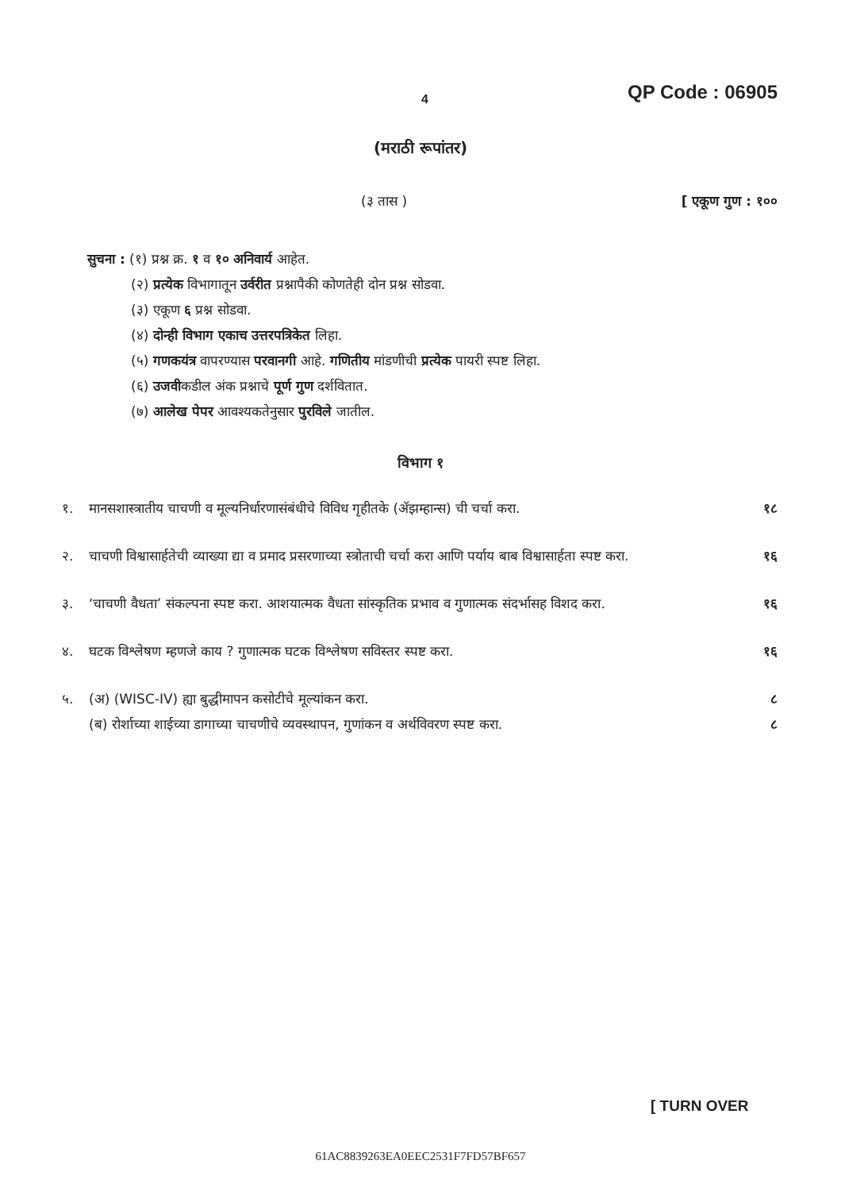4 QP Code : 06905
(मराठी रूपांतर)
(३ तास ) [ एकूण गुण : १००
सुचना : (१) प्रश्न क्र. १ व १० अनिवार्य आहेत.
(२) प्रत्येक विभागातून उर्वरीत प्रश्नापैकी कोणतेही दोन प्रश्न सोडवा.
(३) एकूण ६ प्रश्न सोडवा.
(४) दोन्ही विभाग एकाच उत्तरपत्रिकेत लिहा.
(५) गणकयंत्र वापरण्यास परवानगी आहे. गणितीय मांडणीची प्रत्येक पायरी स्पष्ट लिहा.
(६) उजवीकडील अंक प्रश्नाचे पूर्ण गुण दर्शवितात.
(७) आलेख पेपर आवश्यकतेनुसार पुरविले जातील.
विभाग १
१. मानसशास्त्रातीय चाचणी व मूल्यनिर्धारणासंबंधीचे विविध गृहीतके (ॲझम्हान्स) ची चर्चा करा. १८
२. चाचणी विश्वासार्हतेची व्याख्या द्या व प्रमाद प्रसरणाच्या स्त्रोताची चर्चा करा आणि पर्याय बाब विश्वासार्हता स्पष्ट करा. १६
३. ‘चाचणी वैधता’ संकल्पना स्पष्ट करा. आशयात्मक वैधता सांस्कृतिक प्रभाव व गुणात्मक संदर्भासह विशद करा. १६
४. घटक विश्लेषण म्हणजे काय ? गुणात्मक घटक विश्लेषण सविस्तर स्पष्ट करा. १६
५. (अ) (WISC-IV) ह्या बुद्धीमापन कसोटीचे मूल्यांकन करा.
(ब) रोर्शाच्या शाईच्या डागाच्या चाचणीचे व्यवस्थापन, गुणांकन व अर्थविवरण स्पष्ट करा. ८
८
[ TURN OVER
61AC8839263EA0EEC2531F7FD57BF657